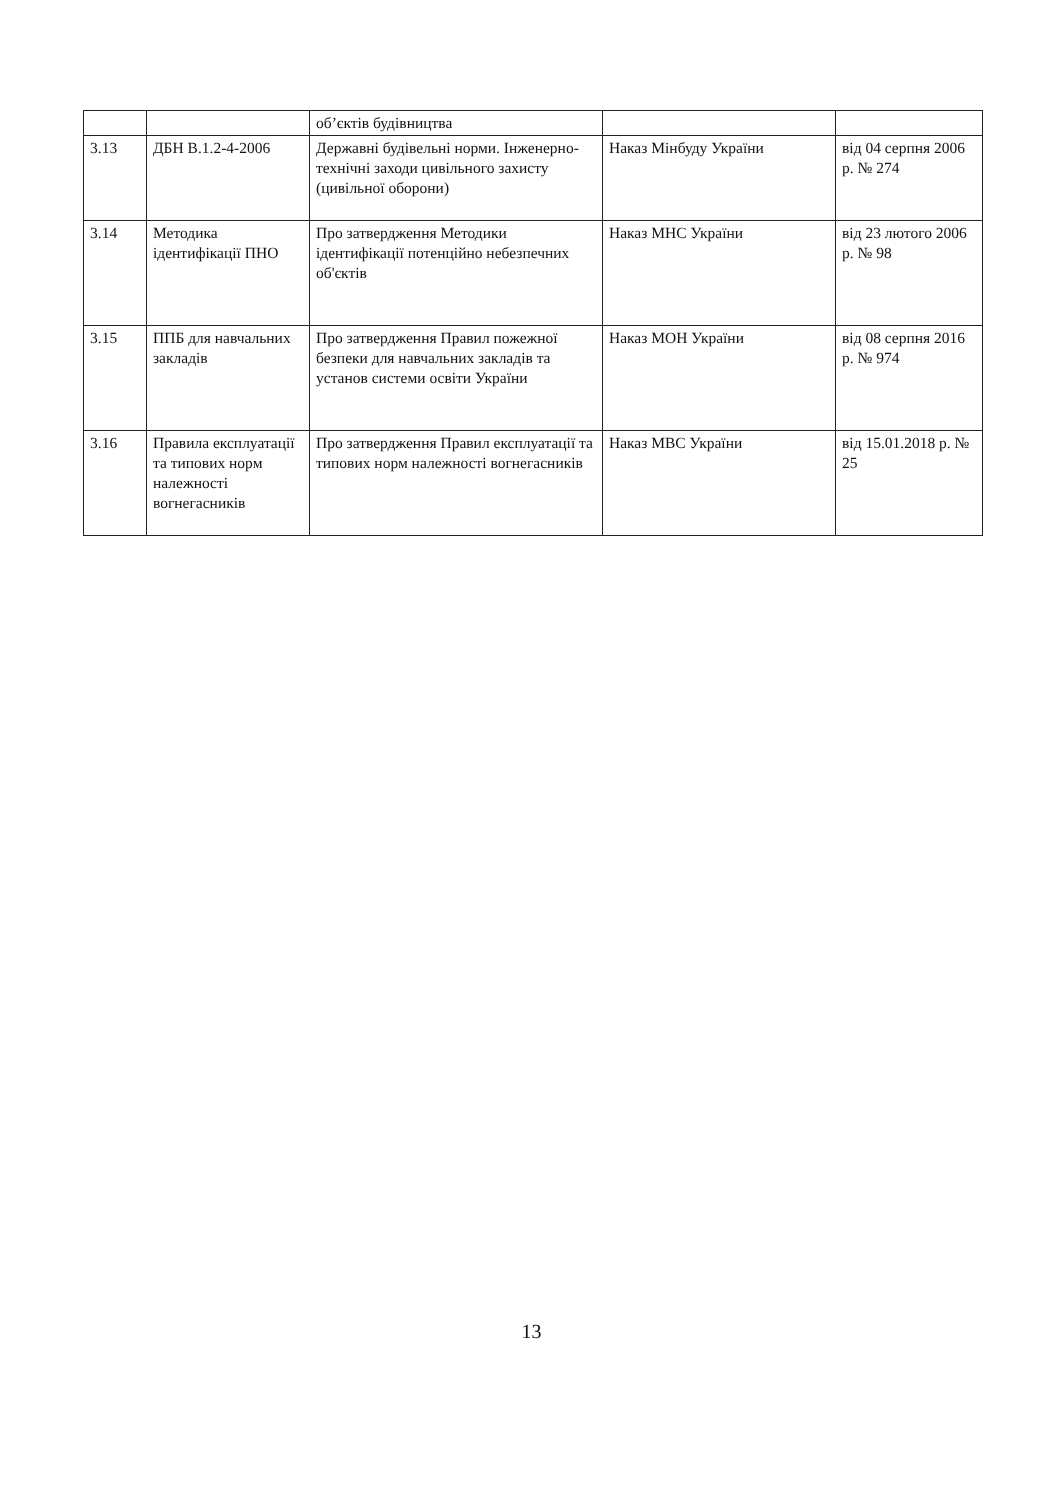| | | об’єктів будівництва | | |
| 3.13 | ДБН В.1.2-4-2006 | Державні будівельні норми. Інженерно-технічні заходи цивільного захисту (цивільної оборони) | Наказ Мінбуду України | від 04 серпня 2006 р. № 274 |
| 3.14 | Методика ідентифікації ПНО | Про затвердження Методики ідентифікації потенційно небезпечних об'єктів | Наказ МНС України | від 23 лютого 2006 р. № 98 |
| 3.15 | ППБ для навчальних закладів | Про затвердження Правил пожежної безпеки для навчальних закладів та установ системи освіти України | Наказ МОН України | від 08 серпня 2016 р. № 974 |
| 3.16 | Правила експлуатації та типових норм належності вогнегасників | Про затвердження Правил експлуатації та типових норм належності вогнегасників | Наказ МВС України | від 15.01.2018 р. № 25 |
13